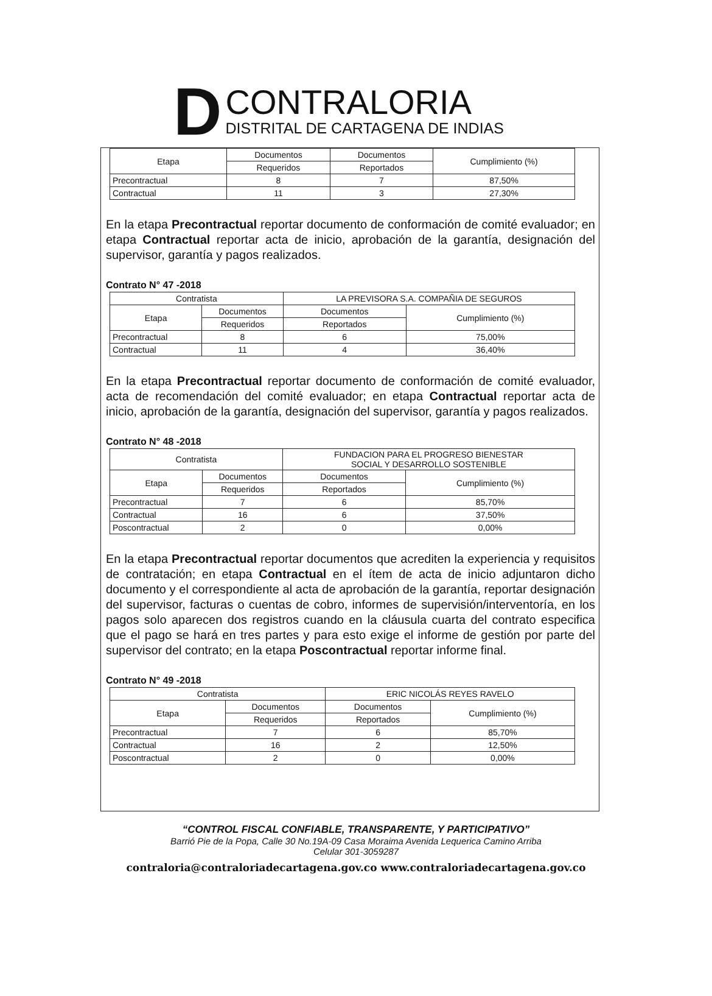D
CONTRALORIA
DISTRITAL DE CARTAGENA DE INDIAS
| Etapa | Documentos | Documentos | Cumplimiento (%) |
| | Requeridos | Reportados | |
| Precontractual | 8 | 7 | 87,50% |
| Contractual | 11 | 3 | 27,30% |
En la etapa Precontractual reportar documento de conformación de comité evaluador; en etapa Contractual reportar acta de inicio, aprobación de la garantía, designación del supervisor, garantía y pagos realizados.
Contrato N° 47 -2018
| Contratista | | LA PREVISORA S.A. COMPAÑIA DE SEGUROS | |
| Etapa | Documentos | Documentos | Cumplimiento (%) |
| | Requeridos | Reportados | |
| Precontractual | 8 | 6 | 75,00% |
| Contractual | 11 | 4 | 36,40% |
En la etapa Precontractual reportar documento de conformación de comité evaluador, acta de recomendación del comité evaluador; en etapa Contractual reportar acta de inicio, aprobación de la garantía, designación del supervisor, garantía y pagos realizados.
Contrato N° 48 -2018
| Contratista | | FUNDACION PARA EL PROGRESO BIENESTAR SOCIAL Y DESARROLLO SOSTENIBLE | |
| Etapa | Documentos | Documentos | Cumplimiento (%) |
| | Requeridos | Reportados | |
| Precontractual | 7 | 6 | 85,70% |
| Contractual | 16 | 6 | 37,50% |
| Poscontractual | 2 | 0 | 0,00% |
En la etapa Precontractual reportar documentos que acrediten la experiencia y requisitos de contratación; en etapa Contractual en el ítem de acta de inicio adjuntaron dicho documento y el correspondiente al acta de aprobación de la garantía, reportar designación del supervisor, facturas o cuentas de cobro, informes de supervisión/interventoría, en los pagos solo aparecen dos registros cuando en la cláusula cuarta del contrato especifica que el pago se hará en tres partes y para esto exige el informe de gestión por parte del supervisor del contrato; en la etapa Poscontractual reportar informe final.
Contrato N° 49 -2018
| Contratista | | ERIC NICOLÁS REYES RAVELO | |
| Etapa | Documentos | Documentos | Cumplimiento (%) |
| | Requeridos | Reportados | |
| Precontractual | 7 | 6 | 85,70% |
| Contractual | 16 | 2 | 12,50% |
| Poscontractual | 2 | 0 | 0,00% |
“CONTROL FISCAL CONFIABLE, TRANSPARENTE, Y PARTICIPATIVO”
Barrió Pie de la Popa, Calle 30 No.19A-09 Casa Moraima Avenida Lequerica Camino Arriba
Celular 301-3059287
contraloria@contraloriadecartagena.gov.co www.contraloriadecartagena.gov.co